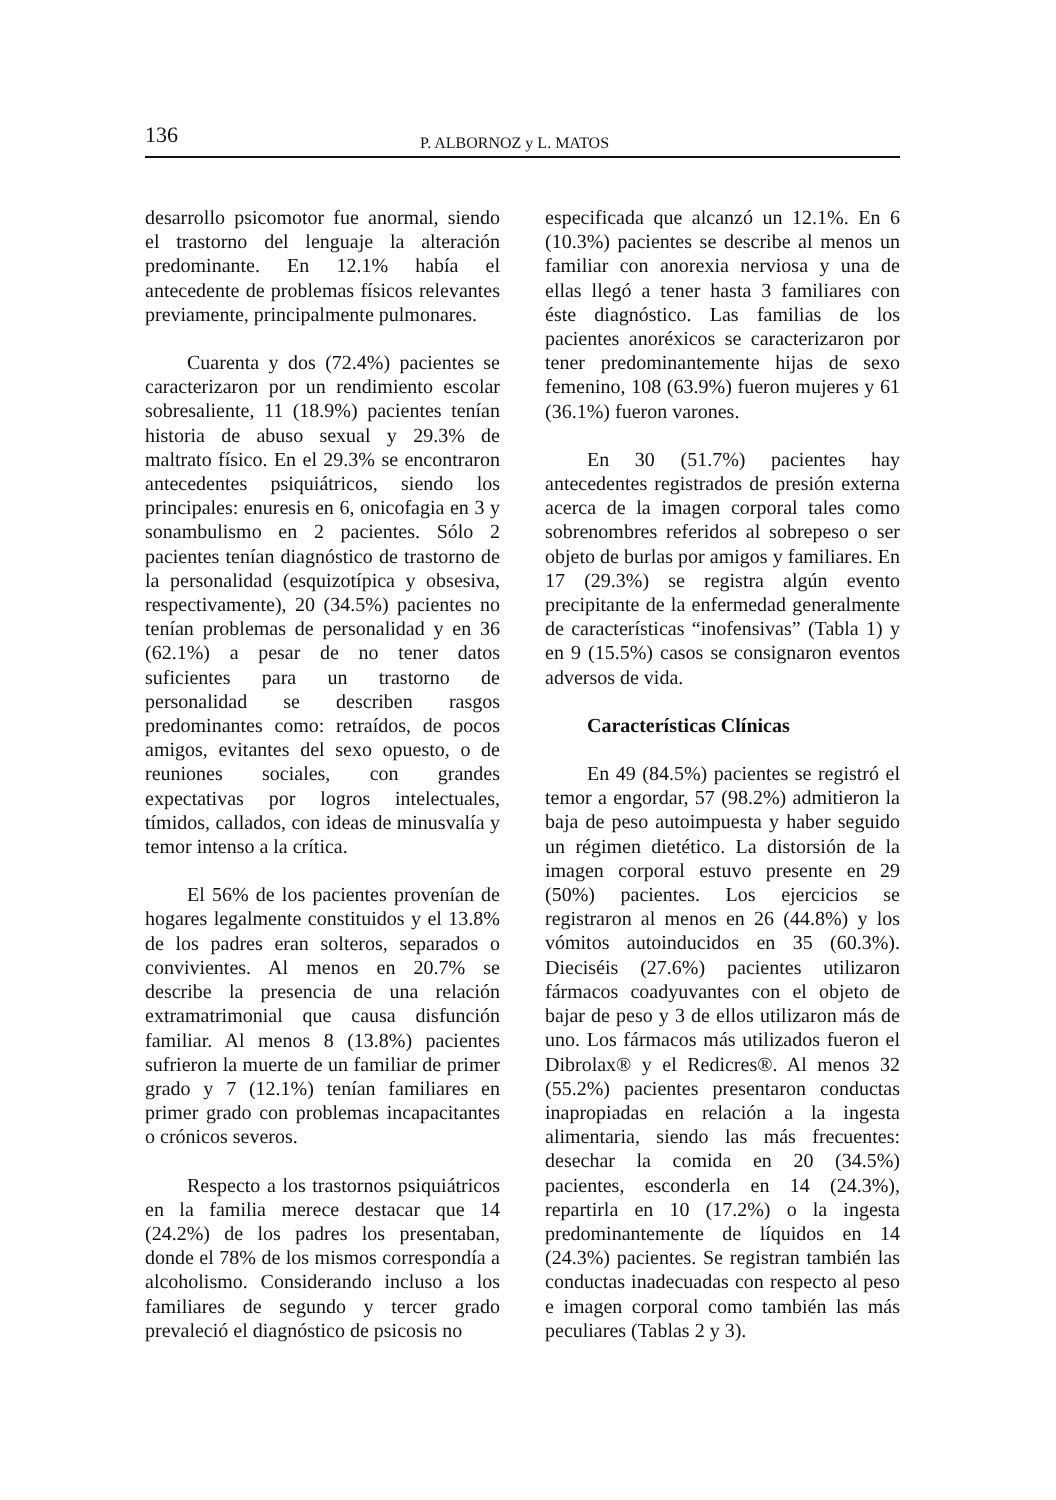136 P. ALBORNOZ y L. MATOS
desarrollo psicomotor fue anormal, siendo el trastorno del lenguaje la alteración predominante. En 12.1% había el antecedente de problemas físicos relevantes previamente, principalmente pulmonares.
Cuarenta y dos (72.4%) pacientes se caracterizaron por un rendimiento escolar sobresaliente, 11 (18.9%) pacientes tenían historia de abuso sexual y 29.3% de maltrato físico. En el 29.3% se encontraron antecedentes psiquiátricos, siendo los principales: enuresis en 6, onicofagia en 3 y sonambulismo en 2 pacientes. Sólo 2 pacientes tenían diagnóstico de trastorno de la personalidad (esquizotípica y obsesiva, respectivamente), 20 (34.5%) pacientes no tenían problemas de personalidad y en 36 (62.1%) a pesar de no tener datos suficientes para un trastorno de personalidad se describen rasgos predominantes como: retraídos, de pocos amigos, evitantes del sexo opuesto, o de reuniones sociales, con grandes expectativas por logros intelectuales, tímidos, callados, con ideas de minusvalía y temor intenso a la crítica.
El 56% de los pacientes provenían de hogares legalmente constituidos y el 13.8% de los padres eran solteros, separados o convivientes. Al menos en 20.7% se describe la presencia de una relación extramatrimonial que causa disfunción familiar. Al menos 8 (13.8%) pacientes sufrieron la muerte de un familiar de primer grado y 7 (12.1%) tenían familiares en primer grado con problemas incapacitantes o crónicos severos.
Respecto a los trastornos psiquiátricos en la familia merece destacar que 14 (24.2%) de los padres los presentaban, donde el 78% de los mismos correspondía a alcoholismo. Considerando incluso a los familiares de segundo y tercer grado prevaleció el diagnóstico de psicosis no
especificada que alcanzó un 12.1%. En 6 (10.3%) pacientes se describe al menos un familiar con anorexia nerviosa y una de ellas llegó a tener hasta 3 familiares con éste diagnóstico. Las familias de los pacientes anoréxicos se caracterizaron por tener predominantemente hijas de sexo femenino, 108 (63.9%) fueron mujeres y 61 (36.1%) fueron varones.
En 30 (51.7%) pacientes hay antecedentes registrados de presión externa acerca de la imagen corporal tales como sobrenombres referidos al sobrepeso o ser objeto de burlas por amigos y familiares. En 17 (29.3%) se registra algún evento precipitante de la enfermedad generalmente de características “inofensivas” (Tabla 1) y en 9 (15.5%) casos se consignaron eventos adversos de vida.
Características Clínicas
En 49 (84.5%) pacientes se registró el temor a engordar, 57 (98.2%) admitieron la baja de peso autoimpuesta y haber seguido un régimen dietético. La distorsión de la imagen corporal estuvo presente en 29 (50%) pacientes. Los ejercicios se registraron al menos en 26 (44.8%) y los vómitos autoinducidos en 35 (60.3%). Dieciséis (27.6%) pacientes utilizaron fármacos coadyuvantes con el objeto de bajar de peso y 3 de ellos utilizaron más de uno. Los fármacos más utilizados fueron el Dibrolax® y el Redicres®. Al menos 32 (55.2%) pacientes presentaron conductas inapropiadas en relación a la ingesta alimentaria, siendo las más frecuentes: desechar la comida en 20 (34.5%) pacientes, esconderla en 14 (24.3%), repartirla en 10 (17.2%) o la ingesta predominantemente de líquidos en 14 (24.3%) pacientes. Se registran también las conductas inadecuadas con respecto al peso e imagen corporal como también las más peculiares (Tablas 2 y 3).